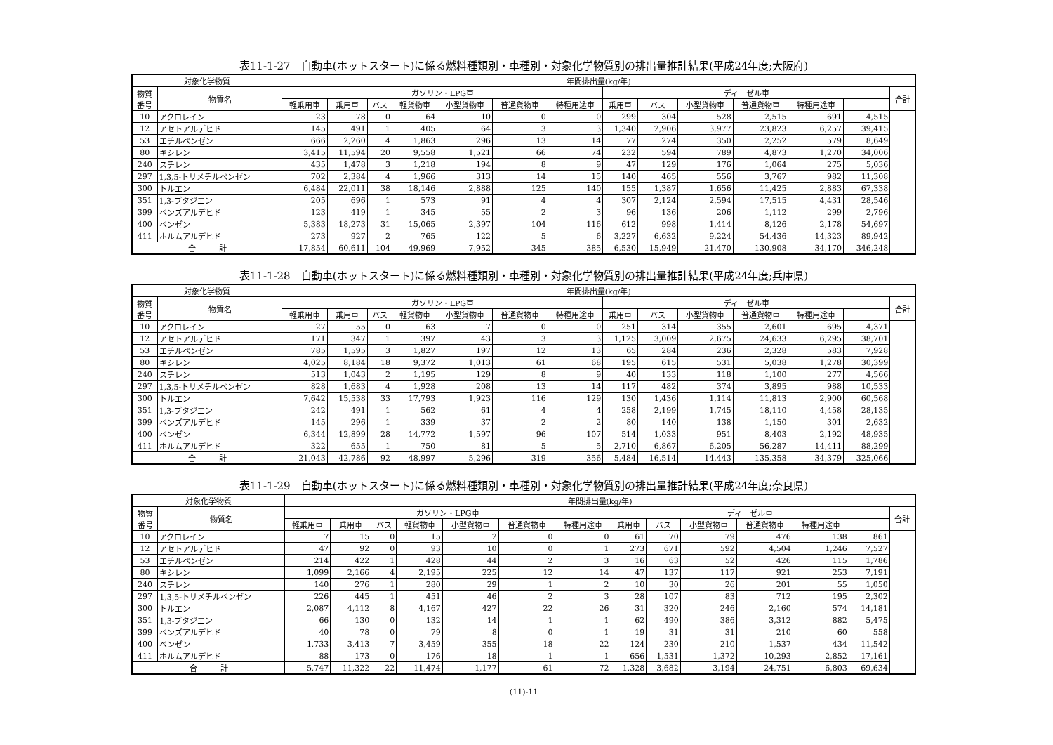表11-1-27　自動車(ホットスタート)に係る燃料種類別・車種別・対象化学物質別の排出量推計結果(平成24年度;大阪府)
| 対象化学物質 | | 年間排出量(kg/年) | | | | | | | | | | | | | |
| --- | --- | --- | --- | --- | --- | --- | --- | --- | --- | --- | --- | --- | --- | --- | --- |
| 物質 番号 | 物質名 | ガソリン・LPG車 | | | | | | | ディーゼル車 | | | | | | 合計 |
| | | 軽乗用車 | 乗用車 | バス | 軽貨物車 | 小型貨物車 | 普通貨物車 | 特種用途車 | 乗用車 | バス | 小型貨物車 | 普通貨物車 | 特種用途車 | | |
| 10 | アクロレイン | 23 | 78 | 0 | 64 | 10 | 0 | 0 | 299 | 304 | 528 | 2,515 | 691 | 4,515 | |
| 12 | アセトアルデヒド | 145 | 491 | 1 | 405 | 64 | 3 | 3 | 1,340 | 2,906 | 3,977 | 23,823 | 6,257 | 39,415 | |
| 53 | エチルベンゼン | 666 | 2,260 | 4 | 1,863 | 296 | 13 | 14 | 77 | 274 | 350 | 2,252 | 579 | 8,649 | |
| 80 | キシレン | 3,415 | 11,594 | 20 | 9,558 | 1,521 | 66 | 74 | 232 | 594 | 789 | 4,873 | 1,270 | 34,006 | |
| 240 | スチレン | 435 | 1,478 | 3 | 1,218 | 194 | 8 | 9 | 47 | 129 | 176 | 1,064 | 275 | 5,036 | |
| 297 | 1,3,5-トリメチルベンゼン | 702 | 2,384 | 4 | 1,966 | 313 | 14 | 15 | 140 | 465 | 556 | 3,767 | 982 | 11,308 | |
| 300 | トルエン | 6,484 | 22,011 | 38 | 18,146 | 2,888 | 125 | 140 | 155 | 1,387 | 1,656 | 11,425 | 2,883 | 67,338 | |
| 351 | 1,3-ブタジエン | 205 | 696 | 1 | 573 | 91 | 4 | 4 | 307 | 2,124 | 2,594 | 17,515 | 4,431 | 28,546 | |
| 399 | ベンズアルデヒド | 123 | 419 | 1 | 345 | 55 | 2 | 3 | 96 | 136 | 206 | 1,112 | 299 | 2,796 | |
| 400 | ベンゼン | 5,383 | 18,273 | 31 | 15,065 | 2,397 | 104 | 116 | 612 | 998 | 1,414 | 8,126 | 2,178 | 54,697 | |
| 411 | ホルムアルデヒド | 273 | 927 | 2 | 765 | 122 | 5 | 6 | 3,227 | 6,632 | 9,224 | 54,436 | 14,323 | 89,942 | |
| 合 計 | | 17,854 | 60,611 | 104 | 49,969 | 7,952 | 345 | 385 | 6,530 | 15,949 | 21,470 | 130,908 | 34,170 | 346,248 | |
表11-1-28　自動車(ホットスタート)に係る燃料種類別・車種別・対象化学物質別の排出量推計結果(平成24年度;兵庫県)
| 対象化学物質 | | 年間排出量(kg/年) | | | | | | | | | | | | | |
| --- | --- | --- | --- | --- | --- | --- | --- | --- | --- | --- | --- | --- | --- | --- | --- |
| 物質 番号 | 物質名 | ガソリン・LPG車 | | | | | | | ディーゼル車 | | | | | | 合計 |
| | | 軽乗用車 | 乗用車 | バス | 軽貨物車 | 小型貨物車 | 普通貨物車 | 特種用途車 | 乗用車 | バス | 小型貨物車 | 普通貨物車 | 特種用途車 | | |
| 10 | アクロレイン | 27 | 55 | 0 | 63 | 7 | 0 | 0 | 251 | 314 | 355 | 2,601 | 695 | 4,371 | |
| 12 | アセトアルデヒド | 171 | 347 | 1 | 397 | 43 | 3 | 3 | 1,125 | 3,009 | 2,675 | 24,633 | 6,295 | 38,701 | |
| 53 | エチルベンゼン | 785 | 1,595 | 3 | 1,827 | 197 | 12 | 13 | 65 | 284 | 236 | 2,328 | 583 | 7,928 | |
| 80 | キシレン | 4,025 | 8,184 | 18 | 9,372 | 1,013 | 61 | 68 | 195 | 615 | 531 | 5,038 | 1,278 | 30,399 | |
| 240 | スチレン | 513 | 1,043 | 2 | 1,195 | 129 | 8 | 9 | 40 | 133 | 118 | 1,100 | 277 | 4,566 | |
| 297 | 1,3,5-トリメチルベンゼン | 828 | 1,683 | 4 | 1,928 | 208 | 13 | 14 | 117 | 482 | 374 | 3,895 | 988 | 10,533 | |
| 300 | トルエン | 7,642 | 15,538 | 33 | 17,793 | 1,923 | 116 | 129 | 130 | 1,436 | 1,114 | 11,813 | 2,900 | 60,568 | |
| 351 | 1,3-ブタジエン | 242 | 491 | 1 | 562 | 61 | 4 | 4 | 258 | 2,199 | 1,745 | 18,110 | 4,458 | 28,135 | |
| 399 | ベンズアルデヒド | 145 | 296 | 1 | 339 | 37 | 2 | 2 | 80 | 140 | 138 | 1,150 | 301 | 2,632 | |
| 400 | ベンゼン | 6,344 | 12,899 | 28 | 14,772 | 1,597 | 96 | 107 | 514 | 1,033 | 951 | 8,403 | 2,192 | 48,935 | |
| 411 | ホルムアルデヒド | 322 | 655 | 1 | 750 | 81 | 5 | 5 | 2,710 | 6,867 | 6,205 | 56,287 | 14,411 | 88,299 | |
| 合 計 | | 21,043 | 42,786 | 92 | 48,997 | 5,296 | 319 | 356 | 5,484 | 16,514 | 14,443 | 135,358 | 34,379 | 325,066 | |
表11-1-29　自動車(ホットスタート)に係る燃料種類別・車種別・対象化学物質別の排出量推計結果(平成24年度;奈良県)
| 対象化学物質 | | 年間排出量(kg/年) | | | | | | | | | | | | | |
| --- | --- | --- | --- | --- | --- | --- | --- | --- | --- | --- | --- | --- | --- | --- | --- |
| 物質 番号 | 物質名 | ガソリン・LPG車 | | | | | | | ディーゼル車 | | | | | | 合計 |
| | | 軽乗用車 | 乗用車 | バス | 軽貨物車 | 小型貨物車 | 普通貨物車 | 特種用途車 | 乗用車 | バス | 小型貨物車 | 普通貨物車 | 特種用途車 | | |
| 10 | アクロレイン | 7 | 15 | 0 | 15 | 2 | 0 | 0 | 61 | 70 | 79 | 476 | 138 | 861 | |
| 12 | アセトアルデヒド | 47 | 92 | 0 | 93 | 10 | 0 | 1 | 273 | 671 | 592 | 4,504 | 1,246 | 7,527 | |
| 53 | エチルベンゼン | 214 | 422 | 1 | 428 | 44 | 2 | 3 | 16 | 63 | 52 | 426 | 115 | 1,786 | |
| 80 | キシレン | 1,099 | 2,166 | 4 | 2,195 | 225 | 12 | 14 | 47 | 137 | 117 | 921 | 253 | 7,191 | |
| 240 | スチレン | 140 | 276 | 1 | 280 | 29 | 1 | 2 | 10 | 30 | 26 | 201 | 55 | 1,050 | |
| 297 | 1,3,5-トリメチルベンゼン | 226 | 445 | 1 | 451 | 46 | 2 | 3 | 28 | 107 | 83 | 712 | 195 | 2,302 | |
| 300 | トルエン | 2,087 | 4,112 | 8 | 4,167 | 427 | 22 | 26 | 31 | 320 | 246 | 2,160 | 574 | 14,181 | |
| 351 | 1,3-ブタジエン | 66 | 130 | 0 | 132 | 14 | 1 | 1 | 62 | 490 | 386 | 3,312 | 882 | 5,475 | |
| 399 | ベンズアルデヒド | 40 | 78 | 0 | 79 | 8 | 0 | 1 | 19 | 31 | 31 | 210 | 60 | 558 | |
| 400 | ベンゼン | 1,733 | 3,413 | 7 | 3,459 | 355 | 18 | 22 | 124 | 230 | 210 | 1,537 | 434 | 11,542 | |
| 411 | ホルムアルデヒド | 88 | 173 | 0 | 176 | 18 | 1 | 1 | 656 | 1,531 | 1,372 | 10,293 | 2,852 | 17,161 | |
| 合 計 | | 5,747 | 11,322 | 22 | 11,474 | 1,177 | 61 | 72 | 1,328 | 3,682 | 3,194 | 24,751 | 6,803 | 69,634 | |
(11)-11